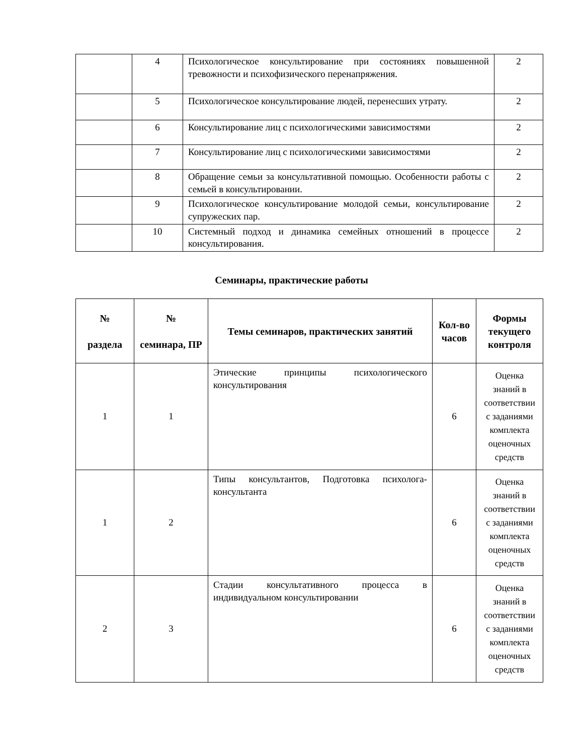| | 4 | Психологическое консультирование при состояниях повышенной тревожности и психофизического перенапряжения. | 2 |
| | 5 | Психологическое консультирование людей, перенесших утрату. | 2 |
| | 6 | Консультирование лиц с психологическими зависимостями | 2 |
| | 7 | Консультирование лиц с психологическими зависимостями | 2 |
| | 8 | Обращение семьи за консультативной помощью. Особенности работы с семьей в консультировании. | 2 |
| | 9 | Психологическое консультирование молодой семьи, консультирование супружеских пар. | 2 |
| | 10 | Системный подход и динамика семейных отношений в процессе консультирования. | 2 |
Семинары, практические работы
| № раздела | № семинара, ПР | Темы семинаров, практических занятий | Кол-во часов | Формы текущего контроля |
| --- | --- | --- | --- | --- |
| 1 | 1 | Этические принципы психологического консультирования | 6 | Оценка знаний в соответствии с заданиями комплекта оценочных средств |
| 1 | 2 | Типы консультантов, Подготовка психолога-консультанта | 6 | Оценка знаний в соответствии с заданиями комплекта оценочных средств |
| 2 | 3 | Стадии консультативного процесса в индивидуальном консультировании | 6 | Оценка знаний в соответствии с заданиями комплекта оценочных средств |